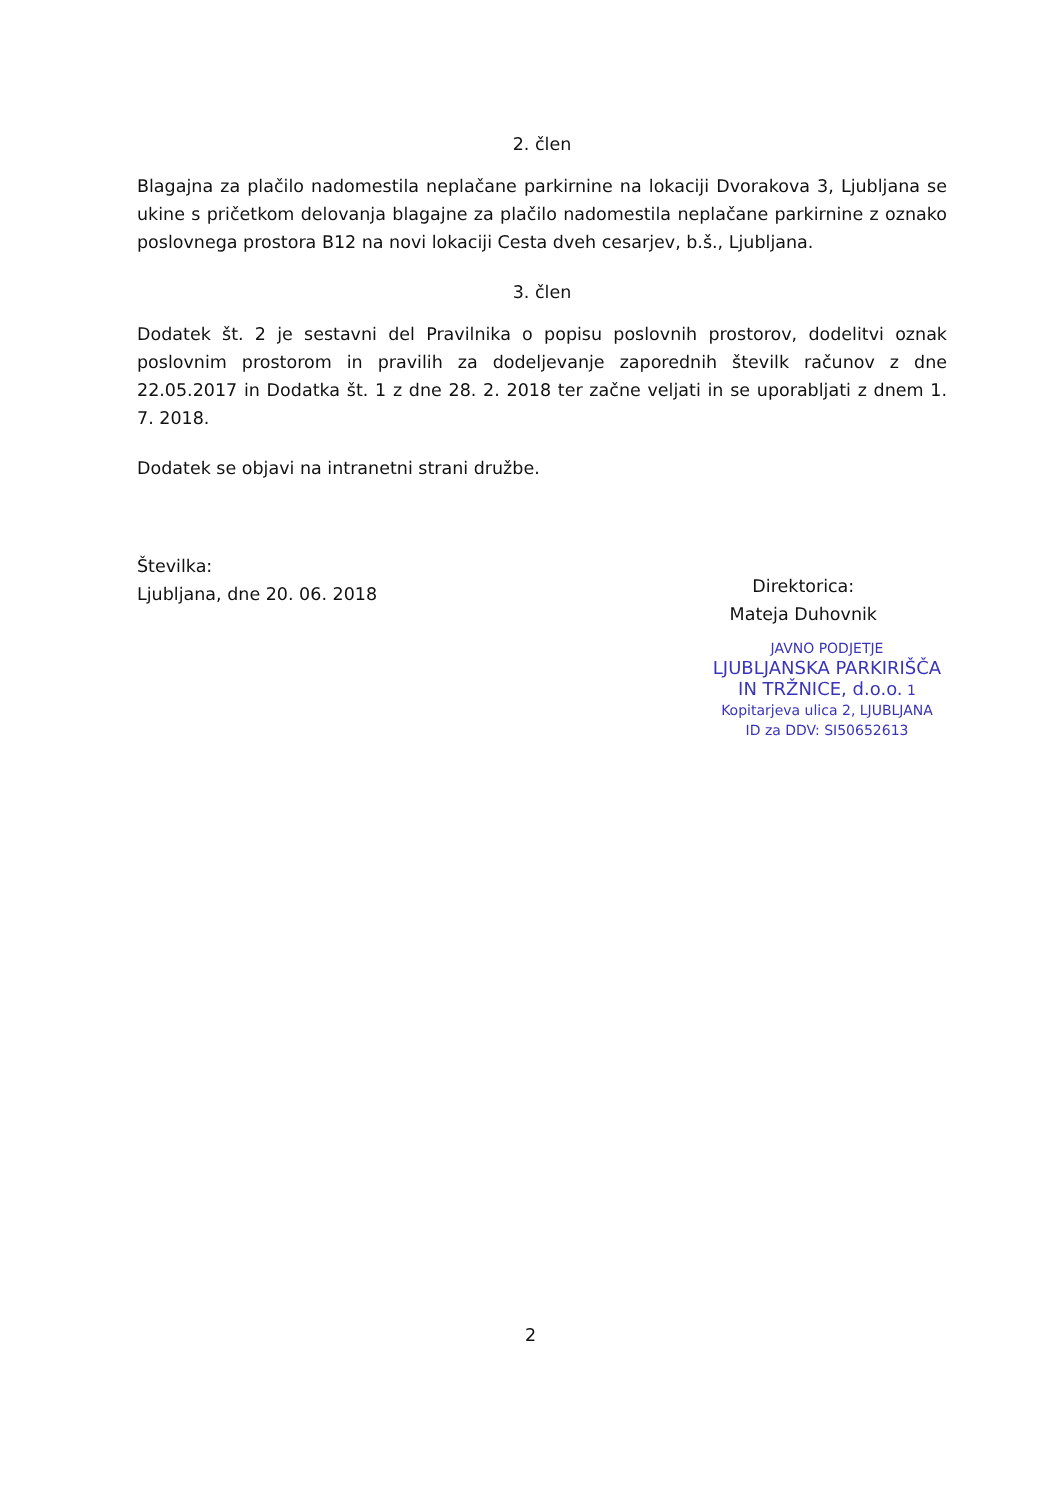2. člen
Blagajna za plačilo nadomestila neplačane parkirnine na lokaciji Dvorakova 3, Ljubljana se ukine s pričetkom delovanja blagajne za plačilo nadomestila neplačane parkirnine z oznako poslovnega prostora B12 na novi lokaciji Cesta dveh cesarjev, b.š., Ljubljana.
3. člen
Dodatek št. 2 je sestavni del Pravilnika o popisu poslovnih prostorov, dodelitvi oznak poslovnim prostorom in pravilih za dodeljevanje zaporednih številk računov z dne 22.05.2017 in Dodatka št. 1 z dne 28. 2. 2018 ter začne veljati in se uporabljati z dnem 1. 7. 2018.
Dodatek se objavi na intranetni strani družbe.
Številka:
Ljubljana, dne 20. 06. 2018
Direktorica:
Mateja Duhovnik
JAVNO PODJETJE
LJUBLJANSKA PARKIRIŠČA
IN TRŽNICE, d.o.o. 1
Kopitarjeva ulica 2, LJUBLJANA
ID za DDV: SI50652613
2